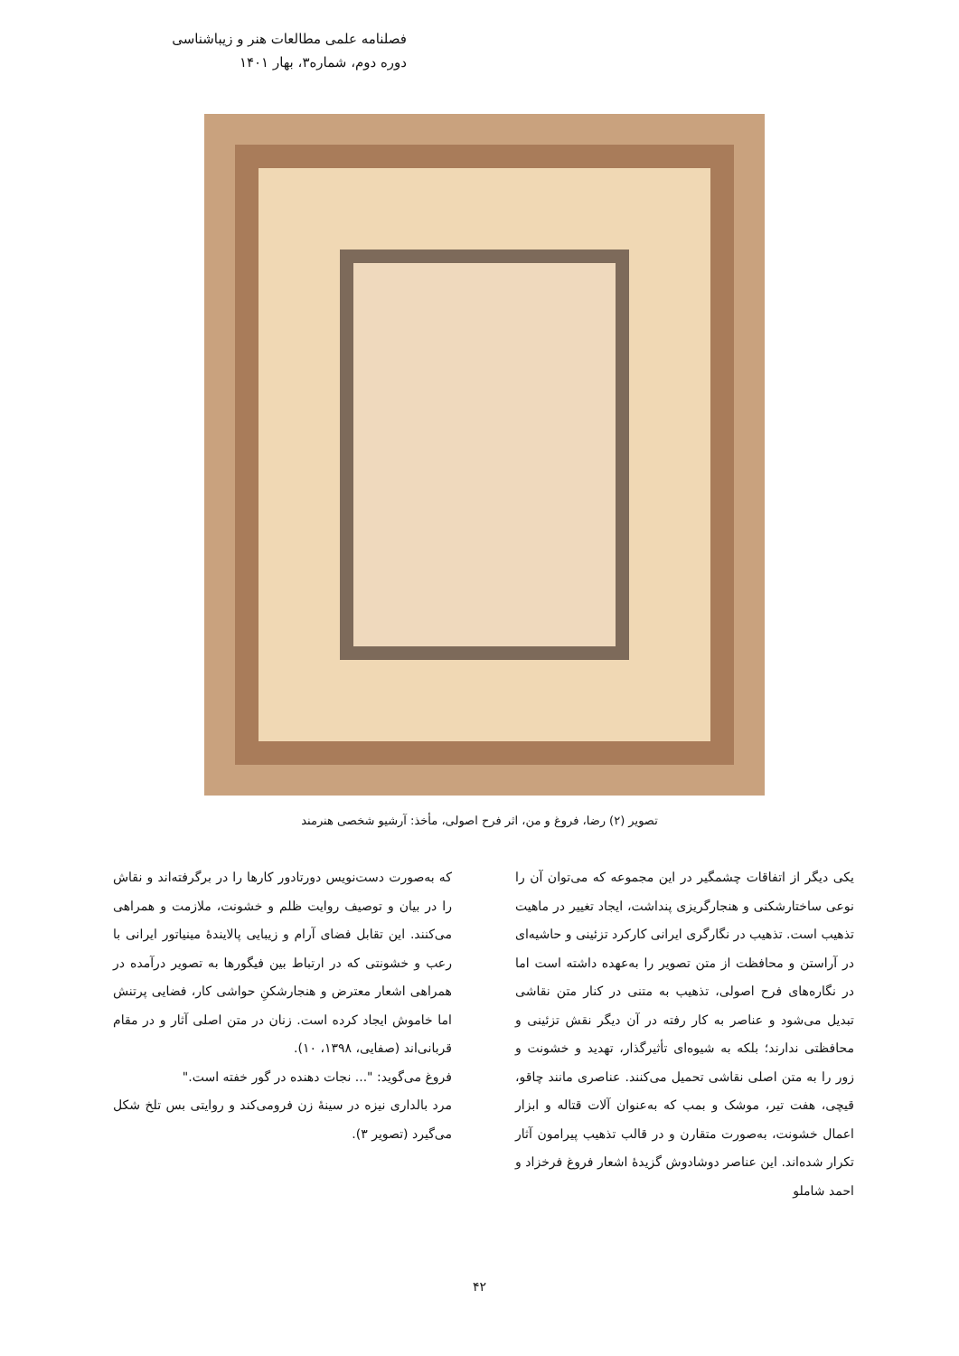فصلنامه علمی مطالعات هنر و زیباشناسی
دوره دوم، شماره۳، بهار ۱۴۰۱
تصویر (۲) رضا، فروغ و من، اثر فرح اصولی، مأخذ: آرشیو شخصی هنرمند
یکی دیگر از اتفاقات چشمگیر در این مجموعه که می‌توان آن را نوعی ساختارشکنی و هنجارگریزی پنداشت، ایجاد تغییر در ماهیت تذهیب است. تذهیب در نگارگری ایرانی کارکرد تزئینی و حاشیه‌ای در آراستن و محافظت از متن تصویر را به‌عهده داشته است اما در نگاره‌های فرح اصولی، تذهیب به متنی در کنار متن نقاشی تبدیل می‌شود و عناصر به کار رفته در آن دیگر نقش تزئینی و محافظتی ندارند؛ بلکه به شیوه‌ای تأثیرگذار، تهدید و خشونت و زور را به متن اصلی نقاشی تحمیل می‌کنند. عناصری مانند چاقو، قیچی، هفت تیر، موشک و بمب که به‌عنوان آلات قتاله و ابزار اعمال خشونت، به‌صورت متقارن و در قالب تذهیب پیرامون آثار تکرار شده‌اند. این عناصر دوشادوش گزیدهٔ اشعار فروغ فرخزاد و احمد شاملو
که به‌صورت دست‌نویس دورتادور کارها را در برگرفته‌اند و نقاش را در بیان و توصیف روایت ظلم و خشونت، ملازمت و همراهی می‌کنند. این تقابل فضای آرام و زیبایی پالایندهٔ مینیاتور ایرانی با رعب و خشونتی که در ارتباط بین فیگورها به تصویر درآمده در همراهی اشعار معترض و هنجارشکنِ حواشی کار، فضایی پرتنش اما خاموش ایجاد کرده است. زنان در متن اصلی آثار و در مقام قربانی‌اند (صفایی، ۱۳۹۸، ۱۰).
فروغ می‌گوید: "... نجات دهنده در گور خفته است."
مرد بالداری نیزه در سینهٔ زن فرومی‌کند و روایتی بس تلخ شکل می‌گیرد (تصویر ۳).
۴۲